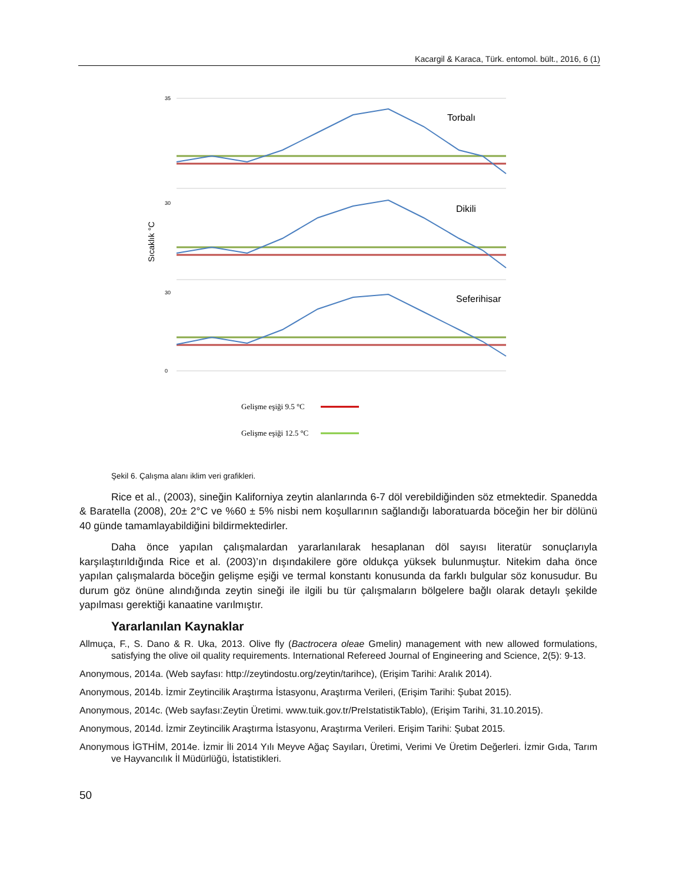Kacargil & Karaca, Türk. entomol. bült., 2016, 6 (1)
Sıcaklık °C
35
30
30
0
Torbalı
Dikili
Seferihisar
Gelişme eşiği 9.5 °C
Gelişme eşiği 12.5 °C
Şekil 6. Çalışma alanı iklim veri grafikleri.
Rice et al., (2003), sineğin Kaliforniya zeytin alanlarında 6-7 döl verebildiğinden söz etmektedir. Spanedda & Baratella (2008), 20± 2°C ve %60 ± 5% nisbi nem koşullarının sağlandığı laboratuarda böceğin her bir dölünü 40 günde tamamlayabildiğini bildirmektedirler.
Daha önce yapılan çalışmalardan yararlanılarak hesaplanan döl sayısı literatür sonuçlarıyla karşılaştırıldığında Rice et al. (2003)’ın dışındakilere göre oldukça yüksek bulunmuştur. Nitekim daha önce yapılan çalışmalarda böceğin gelişme eşiği ve termal konstantı konusunda da farklı bulgular söz konusudur. Bu durum göz önüne alındığında zeytin sineği ile ilgili bu tür çalışmaların bölgelere bağlı olarak detaylı şekilde yapılması gerektiği kanaatine varılmıştır.
Yararlanılan Kaynaklar
Allmuça, F., S. Dano & R. Uka, 2013. Olive fly (Bactrocera oleae Gmelin) management with new allowed formulations, satisfying the olive oil quality requirements. International Refereed Journal of Engineering and Science, 2(5): 9-13.
Anonymous, 2014a. (Web sayfası: http://zeytindostu.org/zeytin/tarihce), (Erişim Tarihi: Aralık 2014).
Anonymous, 2014b. İzmir Zeytincilik Araştırma İstasyonu, Araştırma Verileri, (Erişim Tarihi: Şubat 2015).
Anonymous, 2014c. (Web sayfası:Zeytin Üretimi. www.tuik.gov.tr/PreIstatistikTablo), (Erişim Tarihi, 31.10.2015).
Anonymous, 2014d. İzmir Zeytincilik Araştırma İstasyonu, Araştırma Verileri. Erişim Tarihi: Şubat 2015.
Anonymous İGTHİM, 2014e. İzmir İli 2014 Yılı Meyve Ağaç Sayıları, Üretimi, Verimi Ve Üretim Değerleri. İzmir Gıda, Tarım ve Hayvancılık İl Müdürlüğü, İstatistikleri.
50